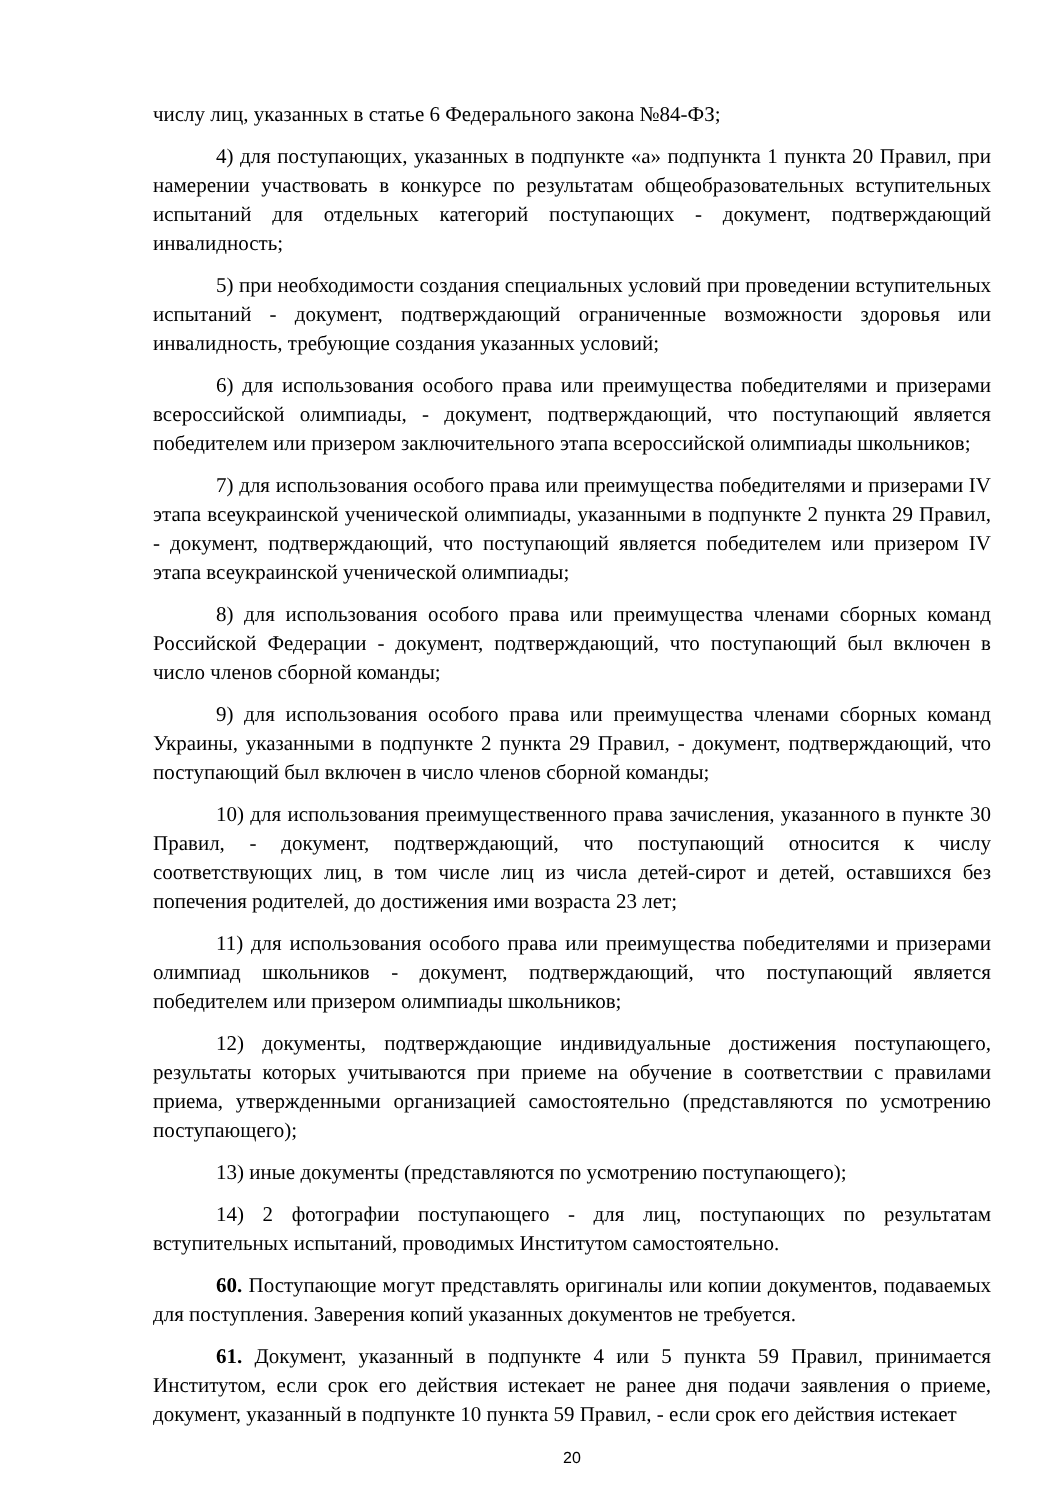числу лиц, указанных в статье 6 Федерального закона №84-ФЗ;
4) для поступающих, указанных в подпункте «а» подпункта 1 пункта 20 Правил, при намерении участвовать в конкурсе по результатам общеобразовательных вступительных испытаний для отдельных категорий поступающих - документ, подтверждающий инвалидность;
5) при необходимости создания специальных условий при проведении вступительных испытаний - документ, подтверждающий ограниченные возможности здоровья или инвалидность, требующие создания указанных условий;
6) для использования особого права или преимущества победителями и призерами всероссийской олимпиады, - документ, подтверждающий, что поступающий является победителем или призером заключительного этапа всероссийской олимпиады школьников;
7) для использования особого права или преимущества победителями и призерами IV этапа всеукраинской ученической олимпиады, указанными в подпункте 2 пункта 29 Правил, - документ, подтверждающий, что поступающий является победителем или призером IV этапа всеукраинской ученической олимпиады;
8) для использования особого права или преимущества членами сборных команд Российской Федерации - документ, подтверждающий, что поступающий был включен в число членов сборной команды;
9) для использования особого права или преимущества членами сборных команд Украины, указанными в подпункте 2 пункта 29 Правил, - документ, подтверждающий, что поступающий был включен в число членов сборной команды;
10) для использования преимущественного права зачисления, указанного в пункте 30 Правил, - документ, подтверждающий, что поступающий относится к числу соответствующих лиц, в том числе лиц из числа детей-сирот и детей, оставшихся без попечения родителей, до достижения ими возраста 23 лет;
11) для использования особого права или преимущества победителями и призерами олимпиад школьников - документ, подтверждающий, что поступающий является победителем или призером олимпиады школьников;
12) документы, подтверждающие индивидуальные достижения поступающего, результаты которых учитываются при приеме на обучение в соответствии с правилами приема, утвержденными организацией самостоятельно (представляются по усмотрению поступающего);
13) иные документы (представляются по усмотрению поступающего);
14) 2 фотографии поступающего - для лиц, поступающих по результатам вступительных испытаний, проводимых Институтом самостоятельно.
60. Поступающие могут представлять оригиналы или копии документов, подаваемых для поступления. Заверения копий указанных документов не требуется.
61. Документ, указанный в подпункте 4 или 5 пункта 59 Правил, принимается Институтом, если срок его действия истекает не ранее дня подачи заявления о приеме, документ, указанный в подпункте 10 пункта 59 Правил, - если срок его действия истекает
20